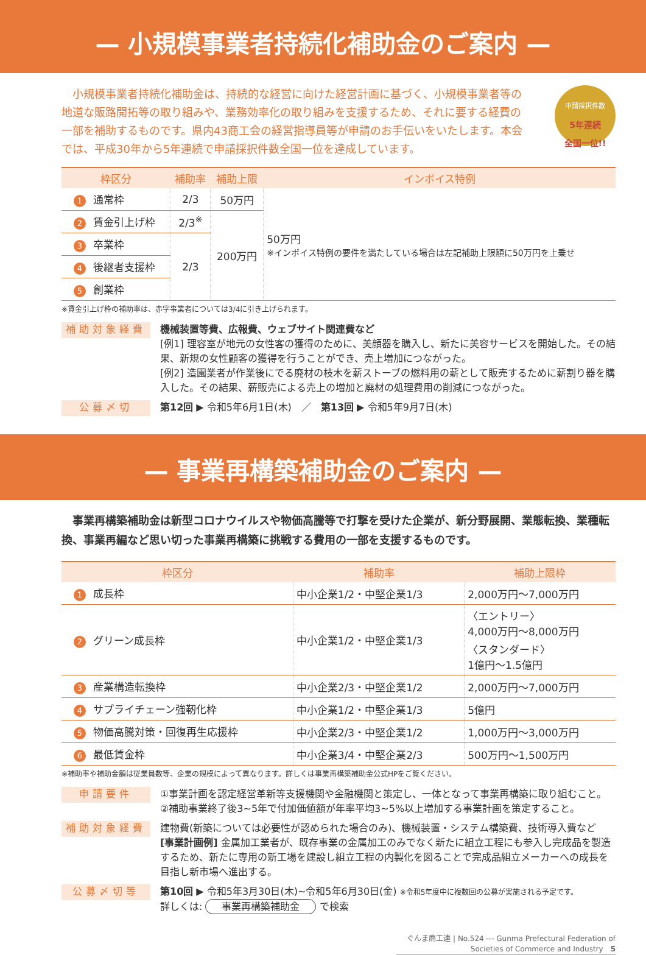— 小規模事業者持続化補助金のご案内 —
　小規模事業者持続化補助金は、持続的な経営に向けた経営計画に基づく、小規模事業者等の地道な販路開拓等の取り組みや、業務効率化の取り組みを支援するため、それに要する経費の一部を補助するものです。県内43商工会の経営指導員等が申請のお手伝いをいたします。本会では、平成30年から5年連続で申請採択件数全国一位を達成しています。
申請採択件数
5年連続
全国一位!!
| 枠区分 | 補助率 | 補助上限 | インボイス特例 |
| --- | --- | --- | --- |
| 1 通常枠 | 2/3 | 50万円 | 50万円 ※インボイス特例の要件を満たしている場合は左記補助上限額に50万円を上乗せ |
| 2 賃金引上げ枠 | 2/3<sup>※</sup> | 200万円 | |
| 3 卒業枠 | 2/3 | | |
| 4 後継者支援枠 | | | |
| 5 創業枠 | | | |
※賃金引上げ枠の補助率は、赤字事業者については3/4に引き上げられます。
補助対象経費
機械装置等費、広報費、ウェブサイト関連費など
[例1] 理容室が地元の女性客の獲得のために、美顔器を購入し、新たに美容サービスを開始した。その結果、新規の女性顧客の獲得を行うことができ、売上増加につながった。
[例2] 造園業者が作業後にでる廃材の枝木を薪ストーブの燃料用の薪として販売するために薪割り器を購入した。その結果、薪販売による売上の増加と廃材の処理費用の削減につながった。
公募〆切
第12回 ▶ 令和5年6月1日(木)　／　第13回 ▶ 令和5年9月7日(木)
— 事業再構築補助金のご案内 —
　事業再構築補助金は新型コロナウイルスや物価高騰等で打撃を受けた企業が、新分野展開、業態転換、業種転換、事業再編など思い切った事業再構築に挑戦する費用の一部を支援するものです。
| 枠区分 | 補助率 | 補助上限枠 |
| --- | --- | --- |
| 1 成長枠 | 中小企業1/2・中堅企業1/3 | 2,000万円～7,000万円 |
| 2 グリーン成長枠 | 中小企業1/2・中堅企業1/3 | 〈エントリー〉 4,000万円～8,000万円 〈スタンダード〉 1億円～1.5億円 |
| 3 産業構造転換枠 | 中小企業2/3・中堅企業1/2 | 2,000万円～7,000万円 |
| 4 サプライチェーン強靭化枠 | 中小企業1/2・中堅企業1/3 | 5億円 |
| 5 物価高騰対策・回復再生応援枠 | 中小企業2/3・中堅企業1/2 | 1,000万円～3,000万円 |
| 6 最低賃金枠 | 中小企業3/4・中堅企業2/3 | 500万円～1,500万円 |
※補助率や補助金額は従業員数等、企業の規模によって異なります。詳しくは事業再構築補助金公式HPをご覧ください。
申請要件
①事業計画を認定経営革新等支援機関や金融機関と策定し、一体となって事業再構築に取り組むこと。
②補助事業終了後3~5年で付加価値額が年率平均3~5%以上増加する事業計画を策定すること。
補助対象経費
建物費(新築については必要性が認められた場合のみ)、機械装置・システム構築費、技術導入費など
[事業計画例] 金属加工業者が、既存事業の金属加工のみでなく新たに組立工程にも参入し完成品を製造するため、新たに専用の新工場を建設し組立工程の内製化を図ることで完成品組立メーカーへの成長を目指し新市場へ進出する。
公募〆切等
第10回 ▶ 令和5年3月30日(木)~令和5年6月30日(金) ※令和5年度中に複数回の公募が実施される予定です。
詳しくは: 事業再構築補助金 で検索
ぐんま商工連 | No.524 --- Gunma Prefectural Federation of Societies of Commerce and Industry　5